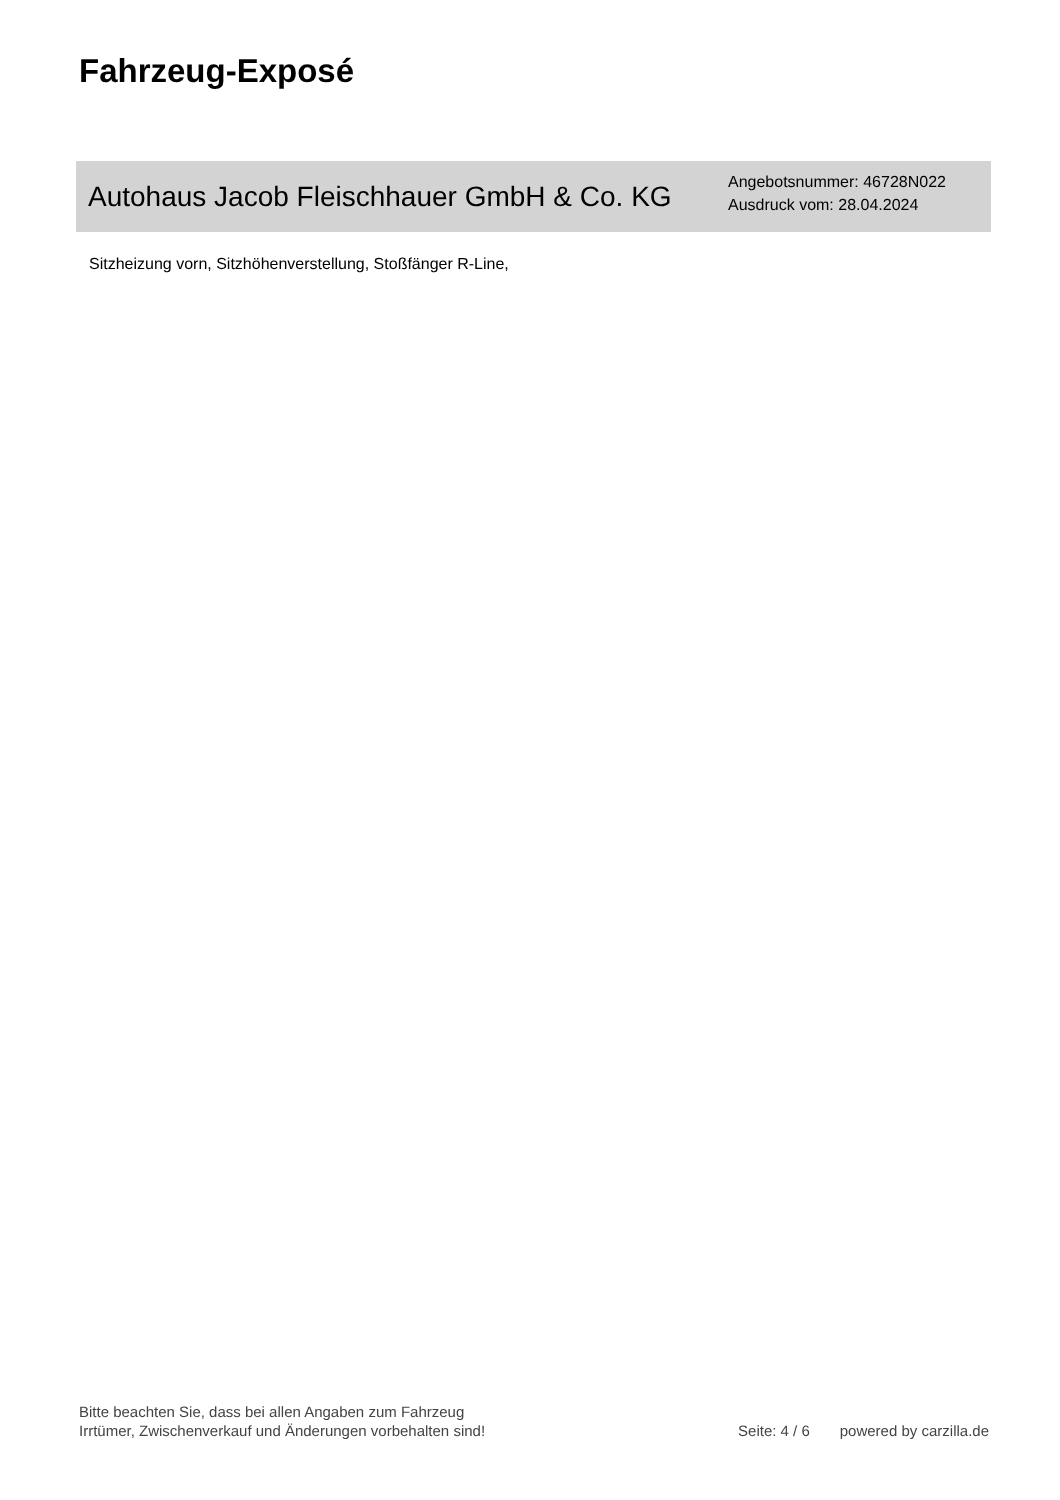Fahrzeug-Exposé
Autohaus Jacob Fleischhauer GmbH & Co. KG
Angebotsnummer: 46728N022
Ausdruck vom: 28.04.2024
Sitzheizung vorn, Sitzhöhenverstellung, Stoßfänger R-Line,
Bitte beachten Sie, dass bei allen Angaben zum Fahrzeug
Irrtümer, Zwischenverkauf und Änderungen vorbehalten sind!
Seite: 4 / 6
powered by carzilla.de